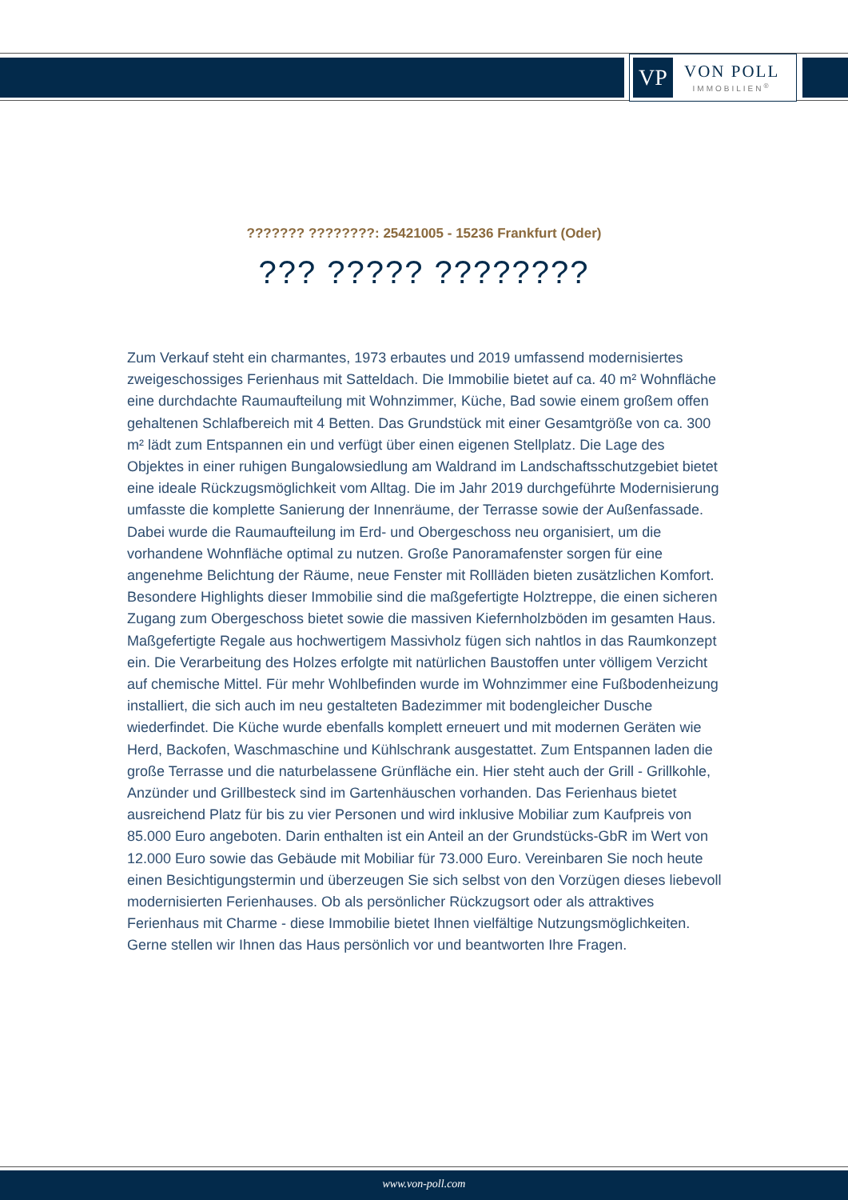VP
VON POLL
IMMOBILIEN<sup>®</sup>
??????? ????????: 25421005 - 15236 Frankfurt (Oder)
??? ????? ????????
Zum Verkauf steht ein charmantes, 1973 erbautes und 2019 umfassend modernisiertes zweigeschossiges Ferienhaus mit Satteldach. Die Immobilie bietet auf ca. 40 m² Wohnfläche eine durchdachte Raumaufteilung mit Wohnzimmer, Küche, Bad sowie einem großem offen gehaltenen Schlafbereich mit 4 Betten. Das Grundstück mit einer Gesamtgröße von ca. 300 m² lädt zum Entspannen ein und verfügt über einen eigenen Stellplatz. Die Lage des Objektes in einer ruhigen Bungalowsiedlung am Waldrand im Landschaftsschutzgebiet bietet eine ideale Rückzugsmöglichkeit vom Alltag. Die im Jahr 2019 durchgeführte Modernisierung umfasste die komplette Sanierung der Innenräume, der Terrasse sowie der Außenfassade. Dabei wurde die Raumaufteilung im Erd- und Obergeschoss neu organisiert, um die vorhandene Wohnfläche optimal zu nutzen. Große Panoramafenster sorgen für eine angenehme Belichtung der Räume, neue Fenster mit Rollläden bieten zusätzlichen Komfort. Besondere Highlights dieser Immobilie sind die maßgefertigte Holztreppe, die einen sicheren Zugang zum Obergeschoss bietet sowie die massiven Kiefernholzböden im gesamten Haus. Maßgefertigte Regale aus hochwertigem Massivholz fügen sich nahtlos in das Raumkonzept ein. Die Verarbeitung des Holzes erfolgte mit natürlichen Baustoffen unter völligem Verzicht auf chemische Mittel. Für mehr Wohlbefinden wurde im Wohnzimmer eine Fußbodenheizung installiert, die sich auch im neu gestalteten Badezimmer mit bodengleicher Dusche wiederfindet. Die Küche wurde ebenfalls komplett erneuert und mit modernen Geräten wie Herd, Backofen, Waschmaschine und Kühlschrank ausgestattet. Zum Entspannen laden die große Terrasse und die naturbelassene Grünfläche ein. Hier steht auch der Grill - Grillkohle, Anzünder und Grillbesteck sind im Gartenhäuschen vorhanden. Das Ferienhaus bietet ausreichend Platz für bis zu vier Personen und wird inklusive Mobiliar zum Kaufpreis von 85.000 Euro angeboten. Darin enthalten ist ein Anteil an der Grundstücks-GbR im Wert von 12.000 Euro sowie das Gebäude mit Mobiliar für 73.000 Euro. Vereinbaren Sie noch heute einen Besichtigungstermin und überzeugen Sie sich selbst von den Vorzügen dieses liebevoll modernisierten Ferienhauses. Ob als persönlicher Rückzugsort oder als attraktives Ferienhaus mit Charme - diese Immobilie bietet Ihnen vielfältige Nutzungsmöglichkeiten. Gerne stellen wir Ihnen das Haus persönlich vor und beantworten Ihre Fragen.
www.von-poll.com